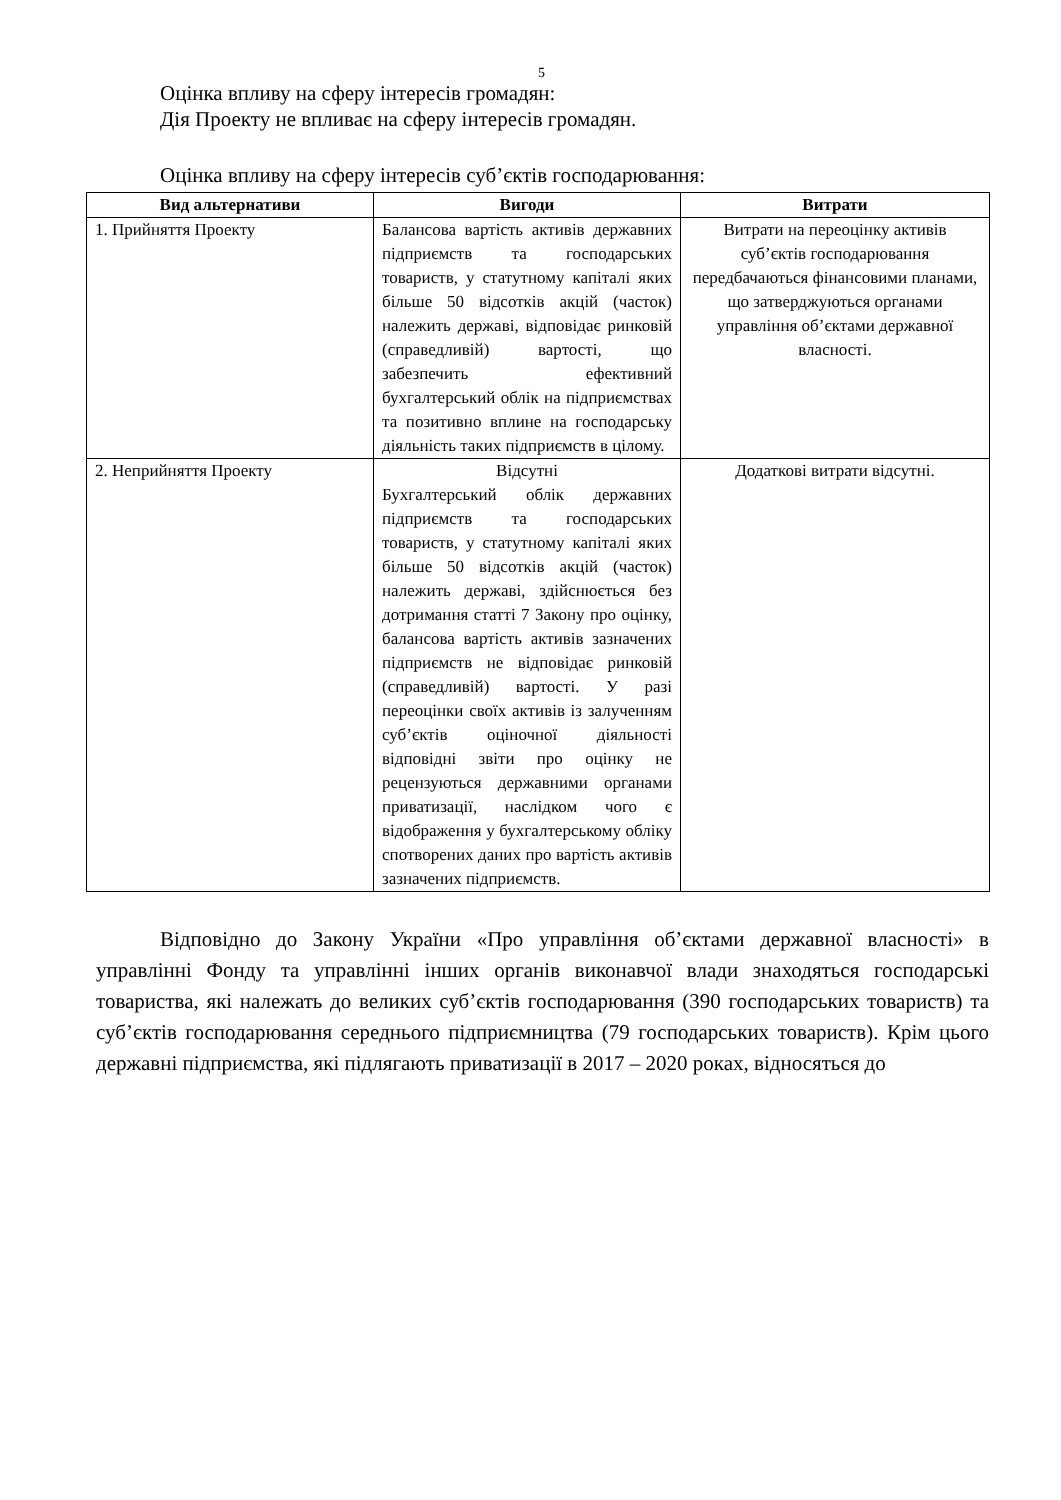5
Оцінка впливу на сферу інтересів громадян:
Дія Проекту не впливає на сферу інтересів громадян.
Оцінка впливу на сферу інтересів суб’єктів господарювання:
| Вид альтернативи | Вигоди | Витрати |
| --- | --- | --- |
| 1. Прийняття Проекту | Балансова вартість активів державних підприємств та господарських товариств, у статутному капіталі яких більше 50 відсотків акцій (часток) належить державі, відповідає ринковій (справедливій) вартості, що забезпечить ефективний бухгалтерський облік на підприємствах та позитивно вплине на господарську діяльність таких підприємств в цілому. | Витрати на переоцінку активів суб’єктів господарювання передбачаються фінансовими планами, що затверджуються органами управління об’єктами державної власності. |
| 2. Неприйняття Проекту | Відсутні Бухгалтерський облік державних підприємств та господарських товариств, у статутному капіталі яких більше 50 відсотків акцій (часток) належить державі, здійснюється без дотримання статті 7 Закону про оцінку, балансова вартість активів зазначених підприємств не відповідає ринковій (справедливій) вартості. У разі переоцінки своїх активів із залученням суб’єктів оціночної діяльності відповідні звіти про оцінку не рецензуються державними органами приватизації, наслідком чого є відображення у бухгалтерському обліку спотворених даних про вартість активів зазначених підприємств. | Додаткові витрати відсутні. |
Відповідно до Закону України «Про управління об’єктами державної власності» в управлінні Фонду та управлінні інших органів виконавчої влади знаходяться господарські товариства, які належать до великих суб’єктів господарювання (390 господарських товариств) та суб’єктів господарювання середнього підприємництва (79 господарських товариств). Крім цього державні підприємства, які підлягають приватизації в 2017 – 2020 роках, відносяться до